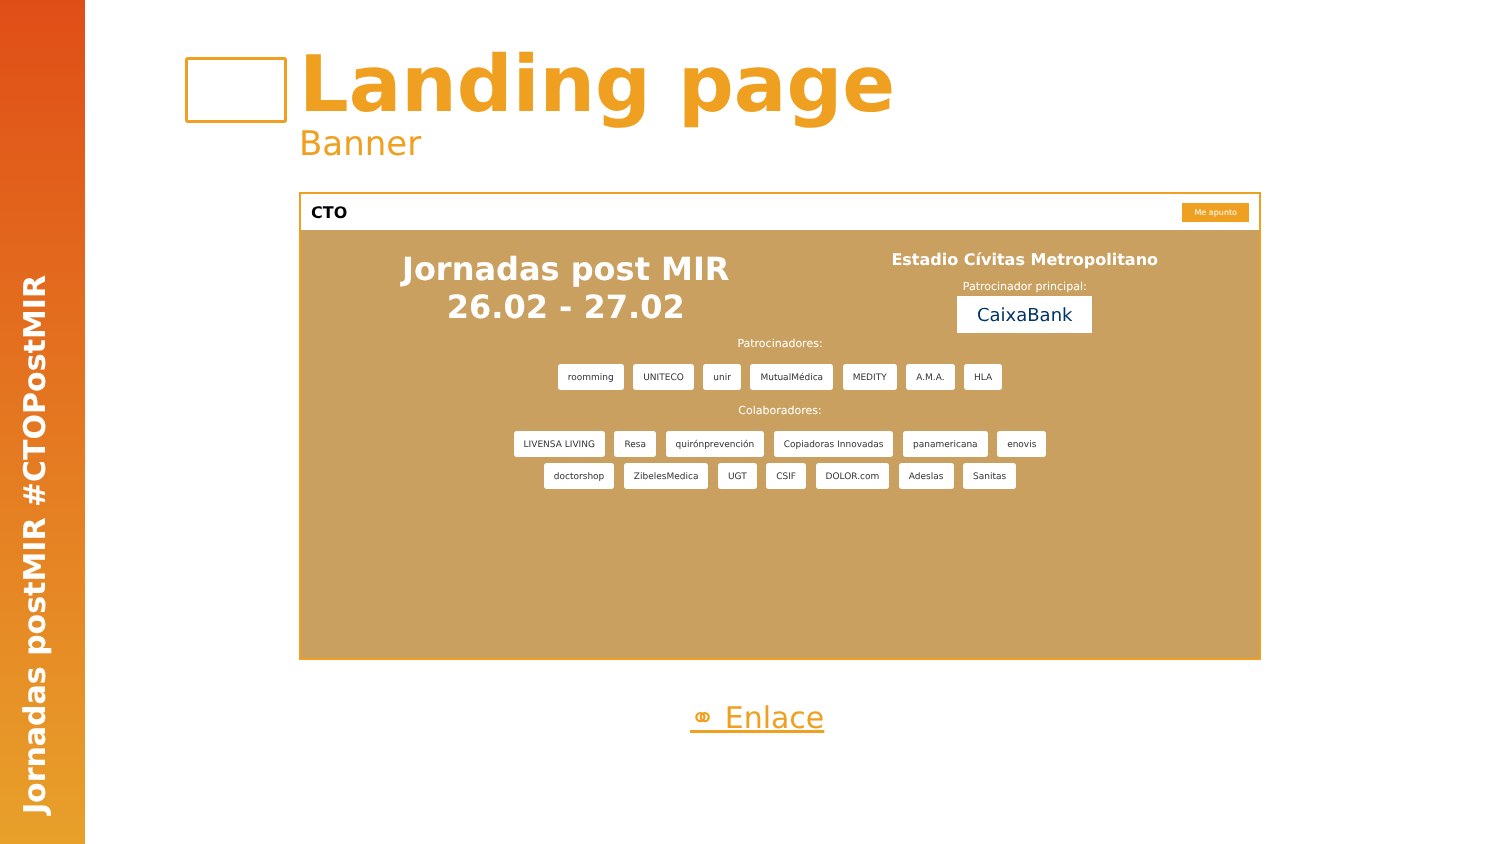Jornadas postMIR #CTOPostMIR
Landing page
Banner
CTO Me apunto
Jornadas post MIR
26.02 - 27.02
Estadio Cívitas Metropolitano
Patrocinador principal:
CaixaBank
Patrocinadores:
roomming UNITECO unir MutualMédica MEDITY A.M.A. HLA
Colaboradores:
LIVENSA LIVING Resa quirónprevención Copiadoras Innovadas panamericana enovis
doctorshop ZibelesMedica UGT CSIF DOLOR.com Adeslas Sanitas
⚭ Enlace